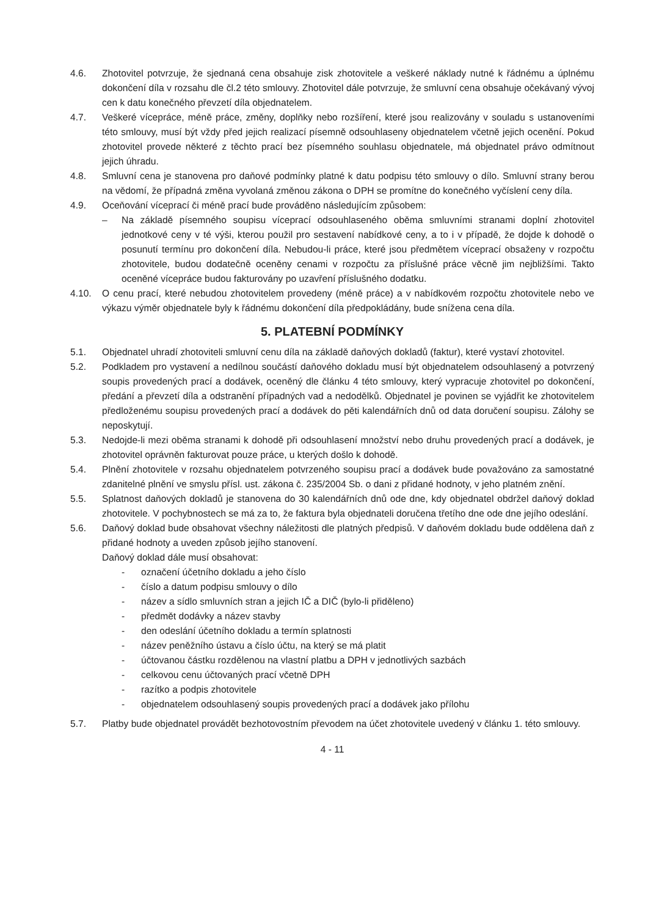4.6. Zhotovitel potvrzuje, že sjednaná cena obsahuje zisk zhotovitele a veškeré náklady nutné k řádnému a úplnému dokončení díla v rozsahu dle čl.2 této smlouvy. Zhotovitel dále potvrzuje, že smluvní cena obsahuje očekávaný vývoj cen k datu konečného převzetí díla objednatelem.
4.7. Veškeré vícepráce, méně práce, změny, doplňky nebo rozšíření, které jsou realizovány v souladu s ustanoveními této smlouvy, musí být vždy před jejich realizací písemně odsouhlaseny objednatelem včetně jejich ocenění. Pokud zhotovitel provede některé z těchto prací bez písemného souhlasu objednatele, má objednatel právo odmítnout jejich úhradu.
4.8. Smluvní cena je stanovena pro daňové podmínky platné k datu podpisu této smlouvy o dílo. Smluvní strany berou na vědomí, že případná změna vyvolaná změnou zákona o DPH se promítne do konečného vyčíslení ceny díla.
4.9. Oceňování víceprací či méně prací bude prováděno následujícím způsobem:
– Na základě písemného soupisu víceprací odsouhlaseného oběma smluvními stranami doplní zhotovitel jednotkové ceny v té výši, kterou použil pro sestavení nabídkové ceny, a to i v případě, že dojde k dohodě o posunutí termínu pro dokončení díla. Nebudou-li práce, které jsou předmětem víceprací obsaženy v rozpočtu zhotovitele, budou dodatečně oceněny cenami v rozpočtu za příslušné práce věcně jim nejbližšími. Takto oceněné vícepráce budou fakturovány po uzavření příslušného dodatku.
4.10. O cenu prací, které nebudou zhotovitelem provedeny (méně práce) a v nabídkovém rozpočtu zhotovitele nebo ve výkazu výměr objednatele byly k řádnému dokončení díla předpokládány, bude snížena cena díla.
5. PLATEBNÍ PODMÍNKY
5.1. Objednatel uhradí zhotoviteli smluvní cenu díla na základě daňových dokladů (faktur), které vystaví zhotovitel.
5.2. Podkladem pro vystavení a nedílnou součástí daňového dokladu musí být objednatelem odsouhlasený a potvrzený soupis provedených prací a dodávek, oceněný dle článku 4 této smlouvy, který vypracuje zhotovitel po dokončení, předání a převzetí díla a odstranění případných vad a nedodělků. Objednatel je povinen se vyjádřit ke zhotovitelem předloženému soupisu provedených prací a dodávek do pěti kalendářních dnů od data doručení soupisu. Zálohy se neposkytují.
5.3. Nedojde-li mezi oběma stranami k dohodě při odsouhlasení množství nebo druhu provedených prací a dodávek, je zhotovitel oprávněn fakturovat pouze práce, u kterých došlo k dohodě.
5.4. Plnění zhotovitele v rozsahu objednatelem potvrzeného soupisu prací a dodávek bude považováno za samostatné zdanitelné plnění ve smyslu přísl. ust. zákona č. 235/2004 Sb. o dani z přidané hodnoty, v jeho platném znění.
5.5. Splatnost daňových dokladů je stanovena do 30 kalendářních dnů ode dne, kdy objednatel obdržel daňový doklad zhotovitele. V pochybnostech se má za to, že faktura byla objednateli doručena třetího dne ode dne jejího odeslání.
5.6. Daňový doklad bude obsahovat všechny náležitosti dle platných předpisů. V daňovém dokladu bude oddělena daň z přidané hodnoty a uveden způsob jejího stanovení.
Daňový doklad dále musí obsahovat:
- označení účetního dokladu a jeho číslo
- číslo a datum podpisu smlouvy o dílo
- název a sídlo smluvních stran a jejich IČ a DIČ (bylo-li přiděleno)
- předmět dodávky a název stavby
- den odeslání účetního dokladu a termín splatnosti
- název peněžního ústavu a číslo účtu, na který se má platit
- účtovanou částku rozdělenou na vlastní platbu a DPH v jednotlivých sazbách
- celkovou cenu účtovaných prací včetně DPH
- razítko a podpis zhotovitele
- objednatelem odsouhlasený soupis provedených prací a dodávek jako přílohu
5.7. Platby bude objednatel provádět bezhotovostním převodem na účet zhotovitele uvedený v článku 1. této smlouvy.
4 - 11